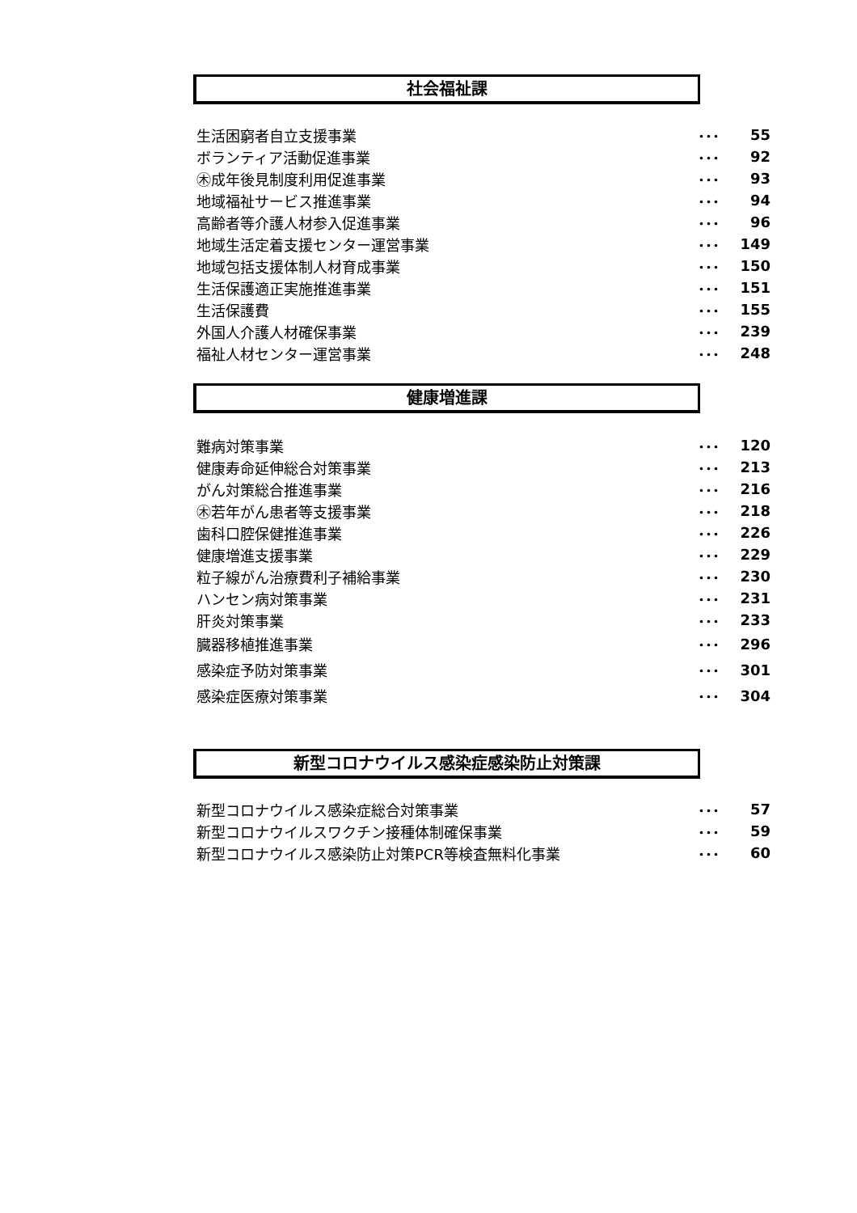社会福祉課
| 生活困窮者自立支援事業 | ･･･ | 55 |
| ボランティア活動促進事業 | ･･･ | 92 |
| ㊍成年後見制度利用促進事業 | ･･･ | 93 |
| 地域福祉サービス推進事業 | ･･･ | 94 |
| 高齢者等介護人材参入促進事業 | ･･･ | 96 |
| 地域生活定着支援センター運営事業 | ･･･ | 149 |
| 地域包括支援体制人材育成事業 | ･･･ | 150 |
| 生活保護適正実施推進事業 | ･･･ | 151 |
| 生活保護費 | ･･･ | 155 |
| 外国人介護人材確保事業 | ･･･ | 239 |
| 福祉人材センター運営事業 | ･･･ | 248 |
健康増進課
| 難病対策事業 | ･･･ | 120 |
| 健康寿命延伸総合対策事業 | ･･･ | 213 |
| がん対策総合推進事業 | ･･･ | 216 |
| ㊍若年がん患者等支援事業 | ･･･ | 218 |
| 歯科口腔保健推進事業 | ･･･ | 226 |
| 健康増進支援事業 | ･･･ | 229 |
| 粒子線がん治療費利子補給事業 | ･･･ | 230 |
| ハンセン病対策事業 | ･･･ | 231 |
| 肝炎対策事業 | ･･･ | 233 |
| 臓器移植推進事業 | ･･･ | 296 |
| 感染症予防対策事業 | ･･･ | 301 |
| 感染症医療対策事業 | ･･･ | 304 |
新型コロナウイルス感染症感染防止対策課
| 新型コロナウイルス感染症総合対策事業 | ･･･ | 57 |
| 新型コロナウイルスワクチン接種体制確保事業 | ･･･ | 59 |
| 新型コロナウイルス感染防止対策PCR等検査無料化事業 | ･･･ | 60 |